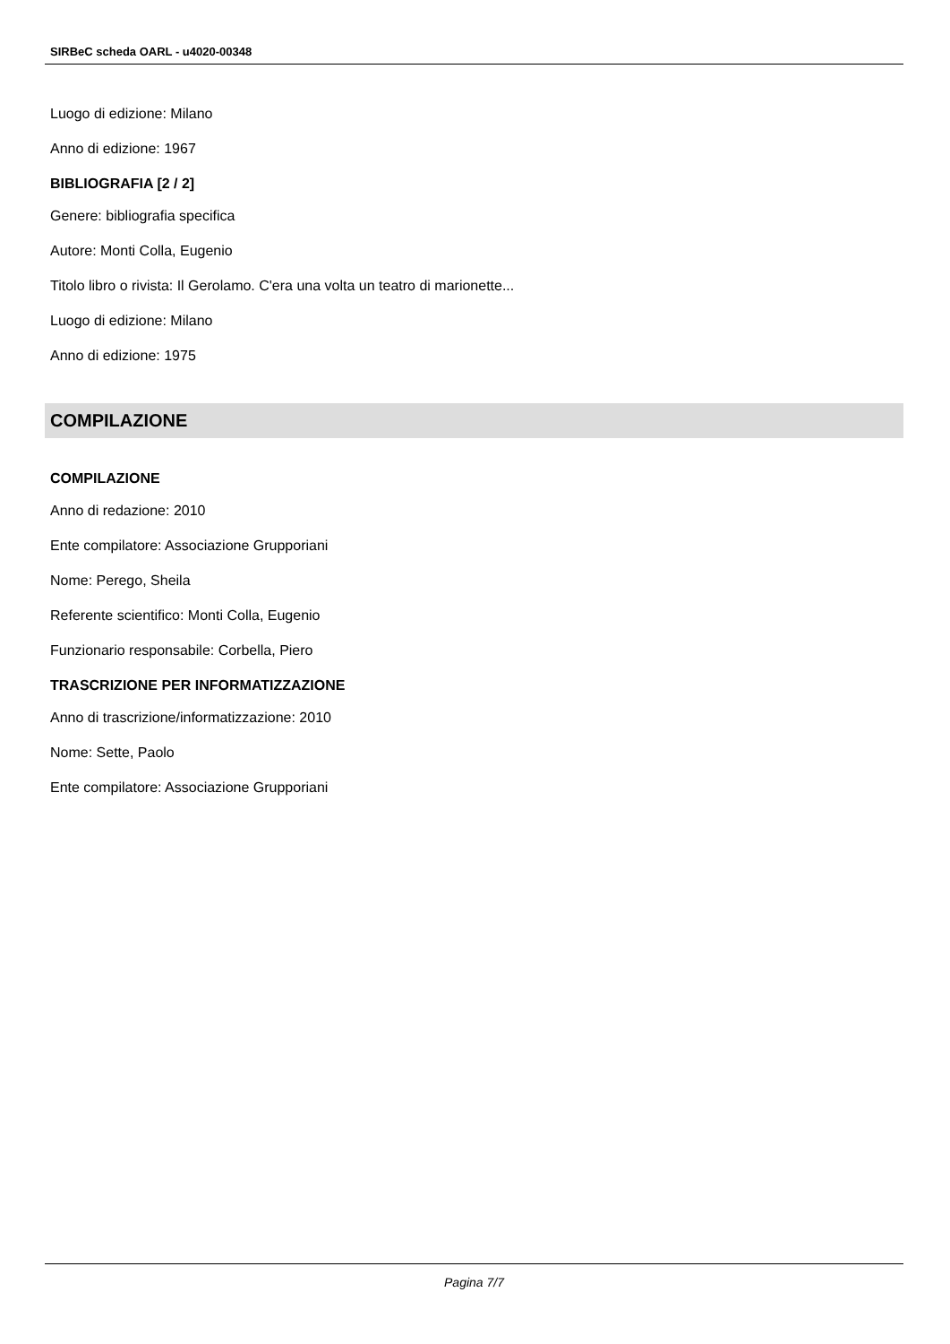SIRBeC scheda OARL - u4020-00348
Luogo di edizione: Milano
Anno di edizione: 1967
BIBLIOGRAFIA [2 / 2]
Genere: bibliografia specifica
Autore: Monti Colla, Eugenio
Titolo libro o rivista: Il Gerolamo. C'era una volta un teatro di marionette...
Luogo di edizione: Milano
Anno di edizione: 1975
COMPILAZIONE
COMPILAZIONE
Anno di redazione: 2010
Ente compilatore: Associazione Grupporiani
Nome: Perego, Sheila
Referente scientifico: Monti Colla, Eugenio
Funzionario responsabile: Corbella, Piero
TRASCRIZIONE PER INFORMATIZZAZIONE
Anno di trascrizione/informatizzazione: 2010
Nome: Sette, Paolo
Ente compilatore: Associazione Grupporiani
Pagina 7/7